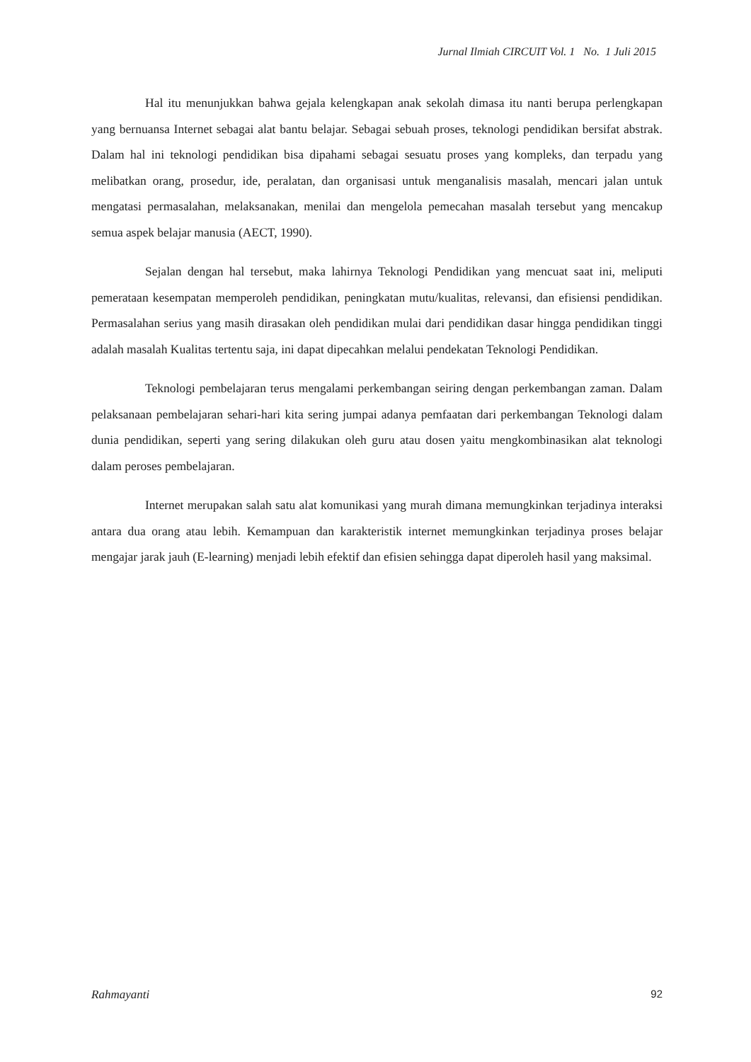Jurnal Ilmiah CIRCUIT Vol. 1 No. 1 Juli 2015
Hal itu menunjukkan bahwa gejala kelengkapan anak sekolah dimasa itu nanti berupa perlengkapan yang bernuansa Internet sebagai alat bantu belajar. Sebagai sebuah proses, teknologi pendidikan bersifat abstrak. Dalam hal ini teknologi pendidikan bisa dipahami sebagai sesuatu proses yang kompleks, dan terpadu yang melibatkan orang, prosedur, ide, peralatan, dan organisasi untuk menganalisis masalah, mencari jalan untuk mengatasi permasalahan, melaksanakan, menilai dan mengelola pemecahan masalah tersebut yang mencakup semua aspek belajar manusia (AECT, 1990).
Sejalan dengan hal tersebut, maka lahirnya Teknologi Pendidikan yang mencuat saat ini, meliputi pemerataan kesempatan memperoleh pendidikan, peningkatan mutu/kualitas, relevansi, dan efisiensi pendidikan. Permasalahan serius yang masih dirasakan oleh pendidikan mulai dari pendidikan dasar hingga pendidikan tinggi adalah masalah Kualitas tertentu saja, ini dapat dipecahkan melalui pendekatan Teknologi Pendidikan.
Teknologi pembelajaran terus mengalami perkembangan seiring dengan perkembangan zaman. Dalam pelaksanaan pembelajaran sehari-hari kita sering jumpai adanya pemfaatan dari perkembangan Teknologi dalam dunia pendidikan, seperti yang sering dilakukan oleh guru atau dosen yaitu mengkombinasikan alat teknologi dalam peroses pembelajaran.
Internet merupakan salah satu alat komunikasi yang murah dimana memungkinkan terjadinya interaksi antara dua orang atau lebih. Kemampuan dan karakteristik internet memungkinkan terjadinya proses belajar mengajar jarak jauh (E-learning) menjadi lebih efektif dan efisien sehingga dapat diperoleh hasil yang maksimal.
Rahmayanti 92